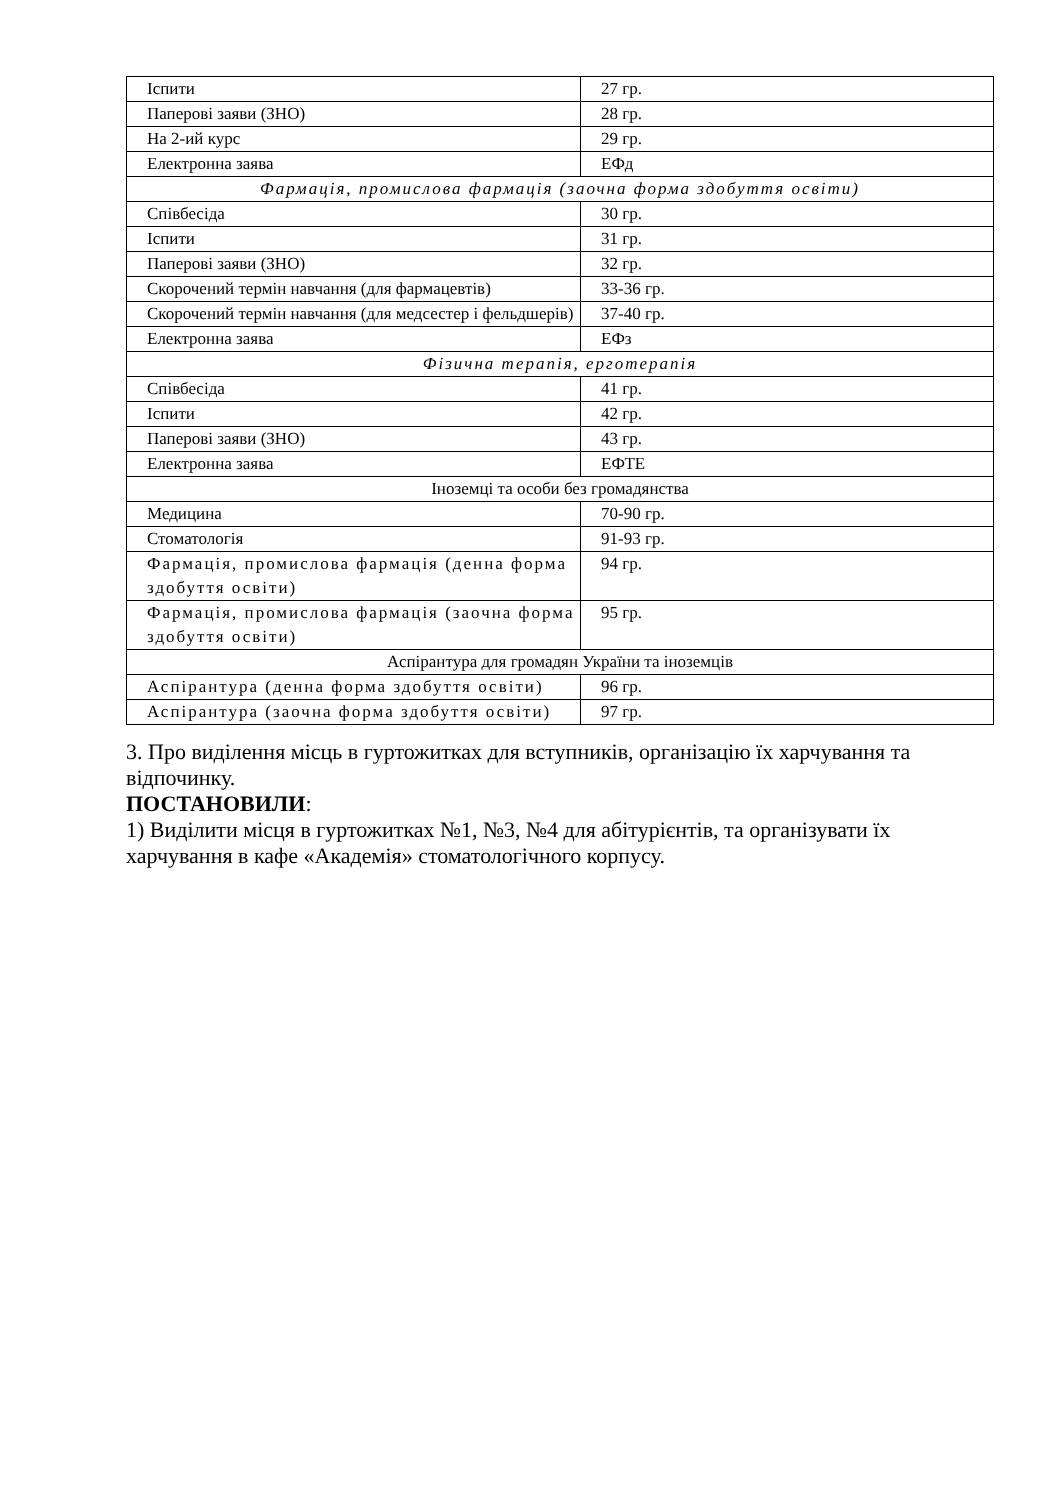| Іспити | 27 гр. |
| Паперові заяви (ЗНО) | 28 гр. |
| На 2-ий курс | 29 гр. |
| Електронна заява | ЕФд |
| Фармація, промислова фармація (заочна форма здобуття освіти) | |
| Співбесіда | 30 гр. |
| Іспити | 31 гр. |
| Паперові заяви (ЗНО) | 32 гр. |
| Скорочений термін навчання (для фармацевтів) | 33-36 гр. |
| Скорочений термін навчання (для медсестер і фельдшерів) | 37-40 гр. |
| Електронна заява | ЕФз |
| Фізична терапія, ерготерапія | |
| Співбесіда | 41 гр. |
| Іспити | 42 гр. |
| Паперові заяви (ЗНО) | 43 гр. |
| Електронна заява | ЕФТЕ |
| Іноземці та особи без громадянства | |
| Медицина | 70-90 гр. |
| Стоматологія | 91-93 гр. |
| Фармація, промислова фармація (денна форма здобуття освіти) | 94 гр. |
| Фармація, промислова фармація (заочна форма здобуття освіти) | 95 гр. |
| Аспірантура для громадян України та іноземців | |
| Аспірантура (денна форма здобуття освіти) | 96 гр. |
| Аспірантура (заочна форма здобуття освіти) | 97 гр. |
3. Про виділення місць в гуртожитках для вступників, організацію їх харчування та відпочинку.
ПОСТАНОВИЛИ:
1) Виділити місця в гуртожитках №1, №3, №4 для абітурієнтів, та організувати їх харчування в кафе «Академія» стоматологічного корпусу.